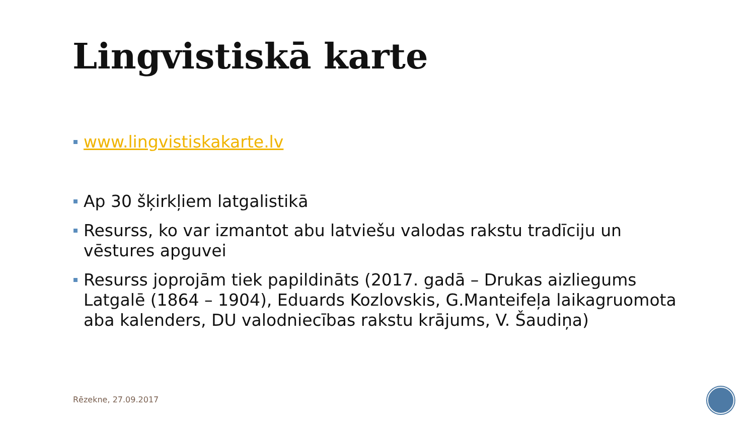Lingvistiskā karte
www.lingvistiskakarte.lv
Ap 30 šķirkļiem latgalistikā
Resurss, ko var izmantot abu latviešu valodas rakstu tradīciju un vēstures apguvei
Resurss joprojām tiek papildināts (2017. gadā – Drukas aizliegums Latgalē (1864 – 1904), Eduards Kozlovskis, G.Manteifeļa laikagruomota aba kalenders, DU valodniecības rakstu krājums, V. Šaudiņa)
Rēzekne, 27.09.2017